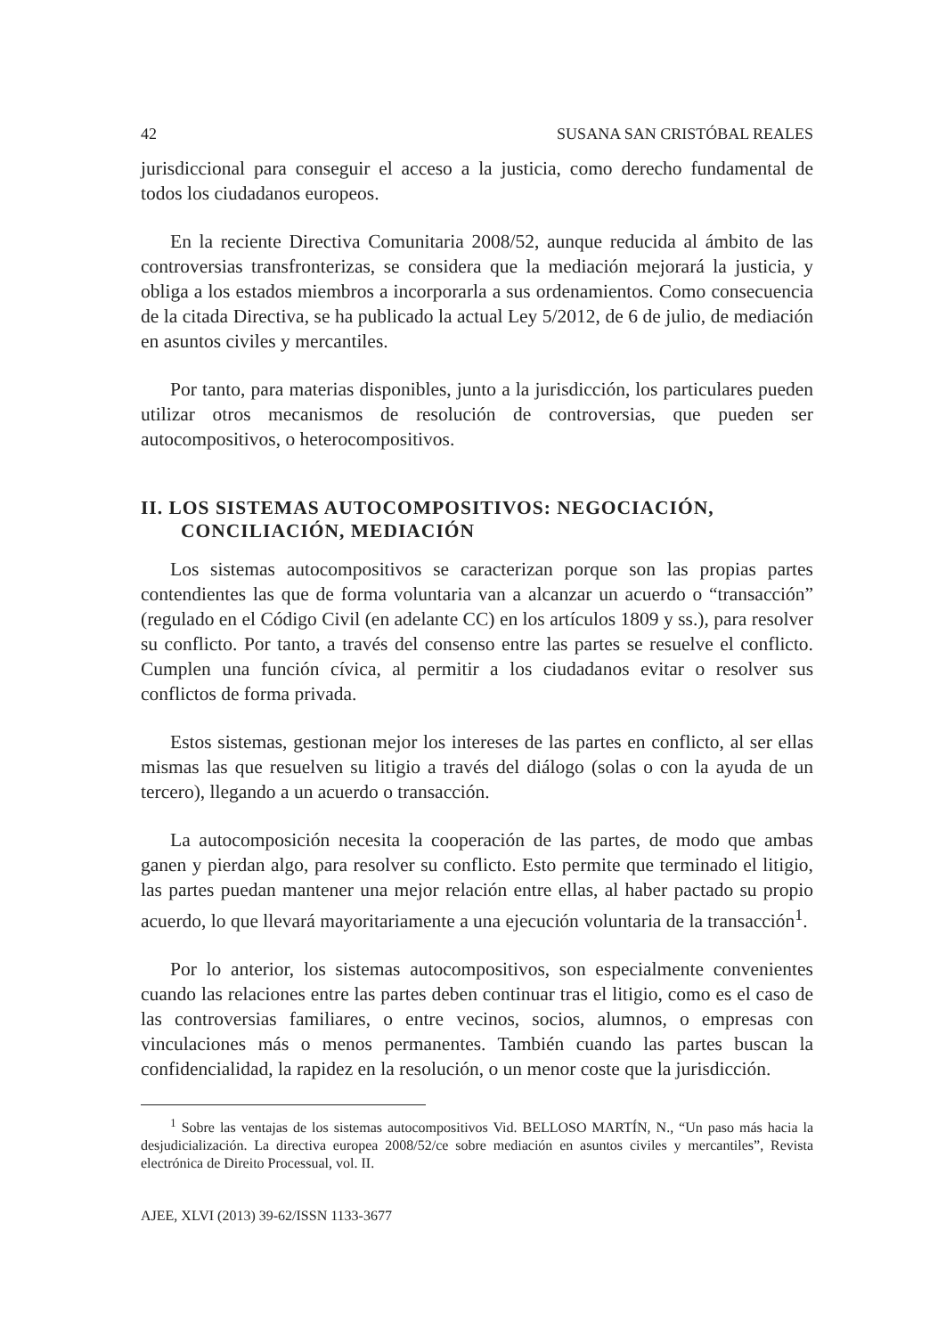42 SUSANA SAN CRISTÓBAL REALES
jurisdiccional para conseguir el acceso a la justicia, como derecho fundamental de todos los ciudadanos europeos.
En la reciente Directiva Comunitaria 2008/52, aunque reducida al ámbito de las controversias transfronterizas, se considera que la mediación mejorará la justicia, y obliga a los estados miembros a incorporarla a sus ordenamientos. Como consecuencia de la citada Directiva, se ha publicado la actual Ley 5/2012, de 6 de julio, de mediación en asuntos civiles y mercantiles.
Por tanto, para materias disponibles, junto a la jurisdicción, los particulares pueden utilizar otros mecanismos de resolución de controversias, que pueden ser autocompositivos, o heterocompositivos.
II. LOS SISTEMAS AUTOCOMPOSITIVOS: NEGOCIACIÓN, CONCILIACIÓN, MEDIACIÓN
Los sistemas autocompositivos se caracterizan porque son las propias partes contendientes las que de forma voluntaria van a alcanzar un acuerdo o “transacción” (regulado en el Código Civil (en adelante CC) en los artículos 1809 y ss.), para resolver su conflicto. Por tanto, a través del consenso entre las partes se resuelve el conflicto. Cumplen una función cívica, al permitir a los ciudadanos evitar o resolver sus conflictos de forma privada.
Estos sistemas, gestionan mejor los intereses de las partes en conflicto, al ser ellas mismas las que resuelven su litigio a través del diálogo (solas o con la ayuda de un tercero), llegando a un acuerdo o transacción.
La autocomposición necesita la cooperación de las partes, de modo que ambas ganen y pierdan algo, para resolver su conflicto. Esto permite que terminado el litigio, las partes puedan mantener una mejor relación entre ellas, al haber pactado su propio acuerdo, lo que llevará mayoritariamente a una ejecución voluntaria de la transacción<sup>1</sup>.
Por lo anterior, los sistemas autocompositivos, son especialmente convenientes cuando las relaciones entre las partes deben continuar tras el litigio, como es el caso de las controversias familiares, o entre vecinos, socios, alumnos, o empresas con vinculaciones más o menos permanentes. También cuando las partes buscan la confidencialidad, la rapidez en la resolución, o un menor coste que la jurisdicción.
<sup>1</sup> Sobre las ventajas de los sistemas autocompositivos Vid. BELLOSO MARTÍN, N., “Un paso más hacia la desjudicialización. La directiva europea 2008/52/ce sobre mediación en asuntos civiles y mercantiles”, Revista electrónica de Direito Processual, vol. II.
AJEE, XLVI (2013) 39-62/ISSN 1133-3677